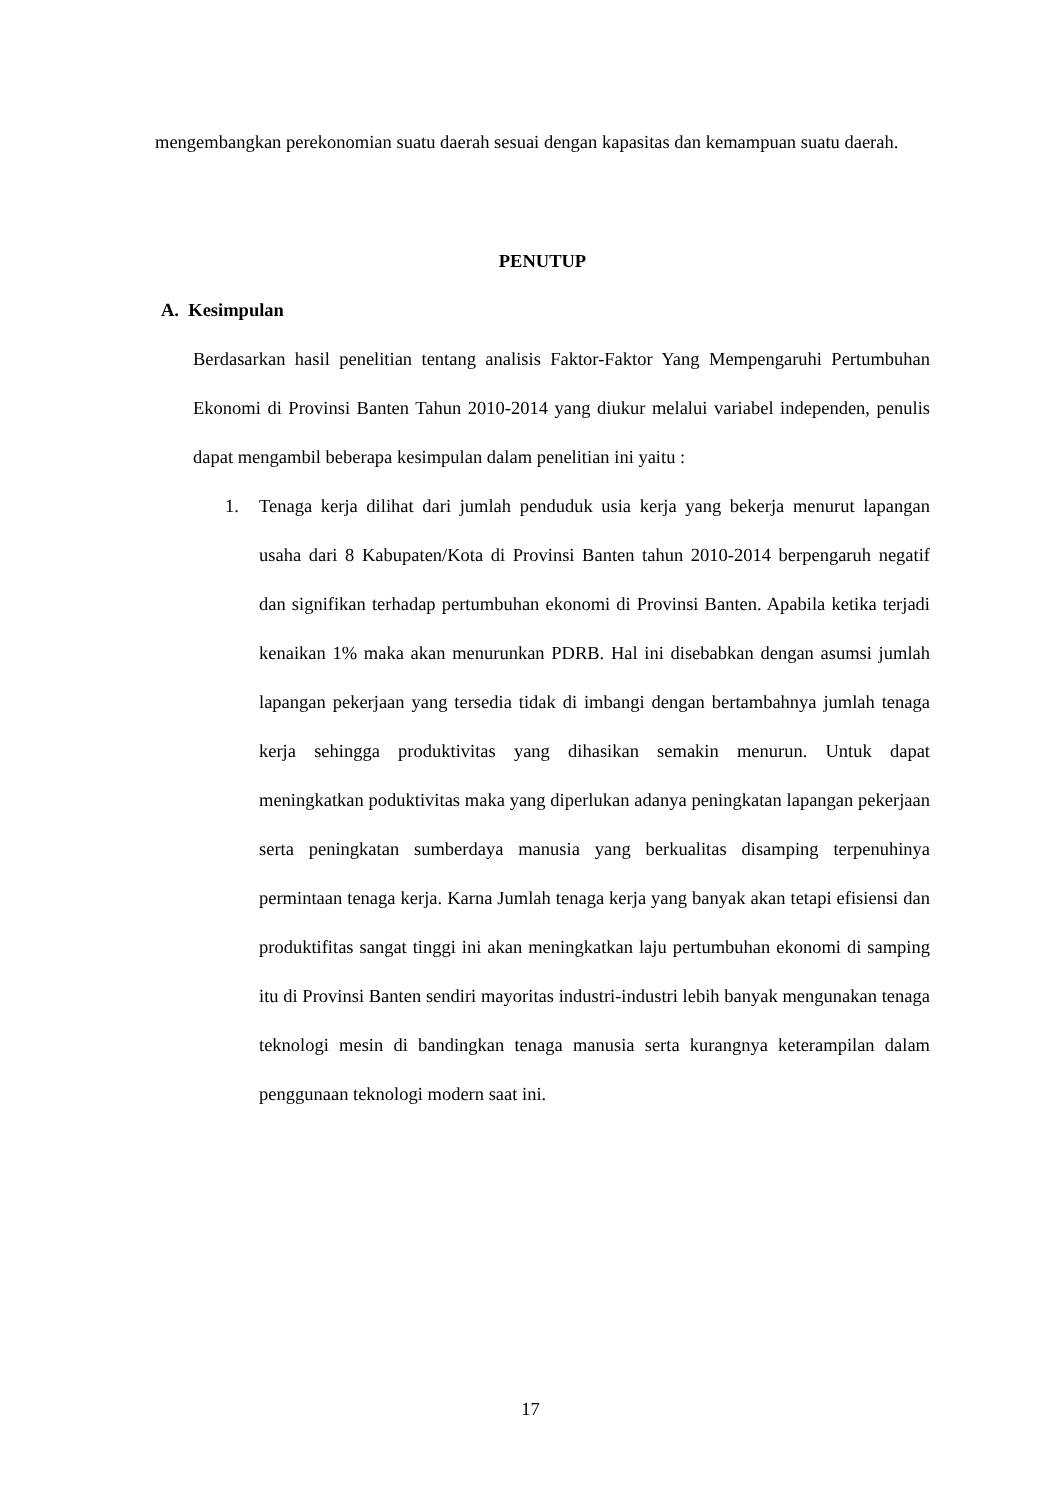mengembangkan perekonomian suatu daerah sesuai dengan kapasitas dan kemampuan suatu daerah.
PENUTUP
A. Kesimpulan
Berdasarkan hasil penelitian tentang analisis Faktor-Faktor Yang Mempengaruhi Pertumbuhan Ekonomi di Provinsi Banten Tahun 2010-2014 yang diukur melalui variabel independen, penulis dapat mengambil beberapa kesimpulan dalam penelitian ini yaitu :
1. Tenaga kerja dilihat dari jumlah penduduk usia kerja yang bekerja menurut lapangan usaha dari 8 Kabupaten/Kota di Provinsi Banten tahun 2010-2014 berpengaruh negatif dan signifikan terhadap pertumbuhan ekonomi di Provinsi Banten. Apabila ketika terjadi kenaikan 1% maka akan menurunkan PDRB. Hal ini disebabkan dengan asumsi jumlah lapangan pekerjaan yang tersedia tidak di imbangi dengan bertambahnya jumlah tenaga kerja sehingga produktivitas yang dihasikan semakin menurun. Untuk dapat meningkatkan poduktivitas maka yang diperlukan adanya peningkatan lapangan pekerjaan serta peningkatan sumberdaya manusia yang berkualitas disamping terpenuhinya permintaan tenaga kerja. Karna Jumlah tenaga kerja yang banyak akan tetapi efisiensi dan produktifitas sangat tinggi ini akan meningkatkan laju pertumbuhan ekonomi di samping itu di Provinsi Banten sendiri mayoritas industri-industri lebih banyak mengunakan tenaga teknologi mesin di bandingkan tenaga manusia serta kurangnya keterampilan dalam penggunaan teknologi modern saat ini.
17